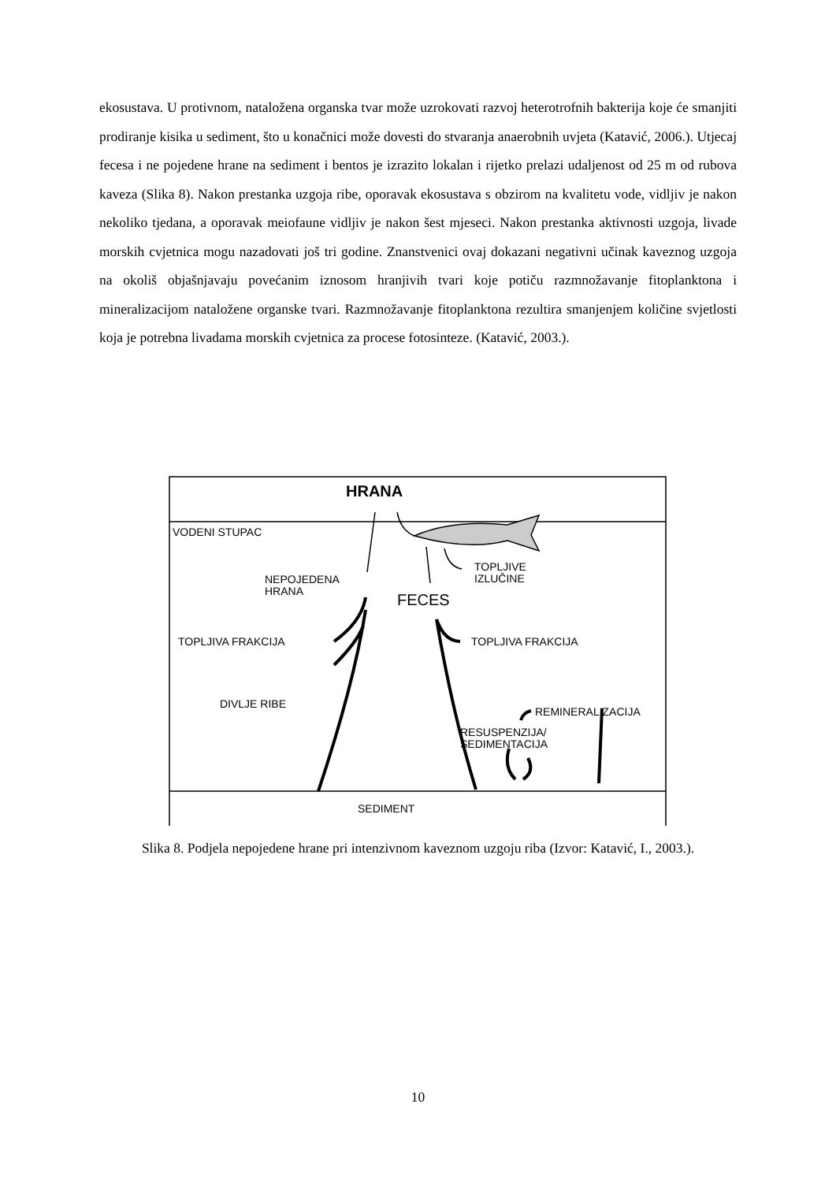ekosustava. U protivnom, nataložena organska tvar može uzrokovati razvoj heterotrofnih bakterija koje će smanjiti prodiranje kisika u sediment, što u konačnici može dovesti do stvaranja anaerobnih uvjeta (Katavić, 2006.). Utjecaj fecesa i ne pojedene hrane na sediment i bentos je izrazito lokalan i rijetko prelazi udaljenost od 25 m od rubova kaveza (Slika 8). Nakon prestanka uzgoja ribe, oporavak ekosustava s obzirom na kvalitetu vode, vidljiv je nakon nekoliko tjedana, a oporavak meiofaune vidljiv je nakon šest mjeseci. Nakon prestanka aktivnosti uzgoja, livade morskih cvjetnica mogu nazadovati još tri godine. Znanstvenici ovaj dokazani negativni učinak kaveznog uzgoja na okoliš objašnjavaju povećanim iznosom hranjivih tvari koje potiču razmnožavanje fitoplanktona i mineralizacijom nataložene organske tvari. Razmnožavanje fitoplanktona rezultira smanjenjem količine svjetlosti koja je potrebna livadama morskih cvjetnica za procese fotosinteze. (Katavić, 2003.).
HRANA
VODENI STUPAC
NEPOJEDENA
HRANA
TOPLJIVE
IZLUČINE
FECES
TOPLJIVA FRAKCIJA TOPLJIVA FRAKCIJA
REMINERALIZACIJA
DIVLJE RIBE
RESUSPENZIJA/
SEDIMENTACIJA
SEDIMENT
Slika 8. Podjela nepojedene hrane pri intenzivnom kaveznom uzgoju riba (Izvor: Katavić, I., 2003.).
10